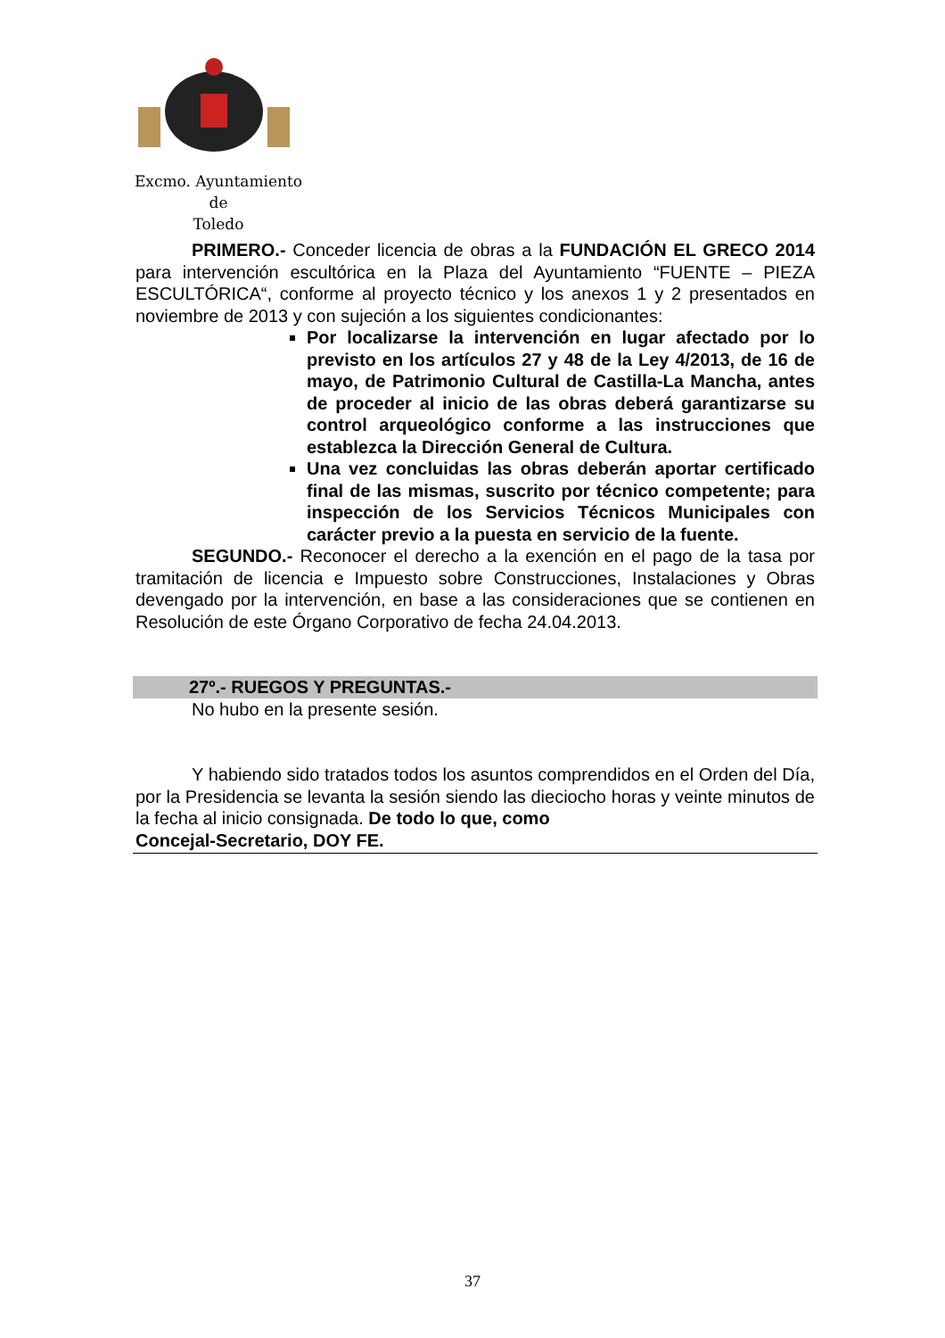Excmo. Ayuntamiento
de
Toledo
PRIMERO.- Conceder licencia de obras a la FUNDACIÓN EL GRECO 2014 para intervención escultórica en la Plaza del Ayuntamiento “FUENTE – PIEZA ESCULTÓRICA“, conforme al proyecto técnico y los anexos 1 y 2 presentados en noviembre de 2013 y con sujeción a los siguientes condicionantes:
Por localizarse la intervención en lugar afectado por lo previsto en los artículos 27 y 48 de la Ley 4/2013, de 16 de mayo, de Patrimonio Cultural de Castilla-La Mancha, antes de proceder al inicio de las obras deberá garantizarse su control arqueológico conforme a las instrucciones que establezca la Dirección General de Cultura.
Una vez concluidas las obras deberán aportar certificado final de las mismas, suscrito por técnico competente; para inspección de los Servicios Técnicos Municipales con carácter previo a la puesta en servicio de la fuente.
SEGUNDO.- Reconocer el derecho a la exención en el pago de la tasa por tramitación de licencia e Impuesto sobre Construcciones, Instalaciones y Obras devengado por la intervención, en base a las consideraciones que se contienen en Resolución de este Órgano Corporativo de fecha 24.04.2013.
27º.- RUEGOS Y PREGUNTAS.-
No hubo en la presente sesión.
Y habiendo sido tratados todos los asuntos comprendidos en el Orden del Día, por la Presidencia se levanta la sesión siendo las dieciocho horas y veinte minutos de la fecha al inicio consignada. De todo lo que, como
Concejal-Secretario, DOY FE.
37